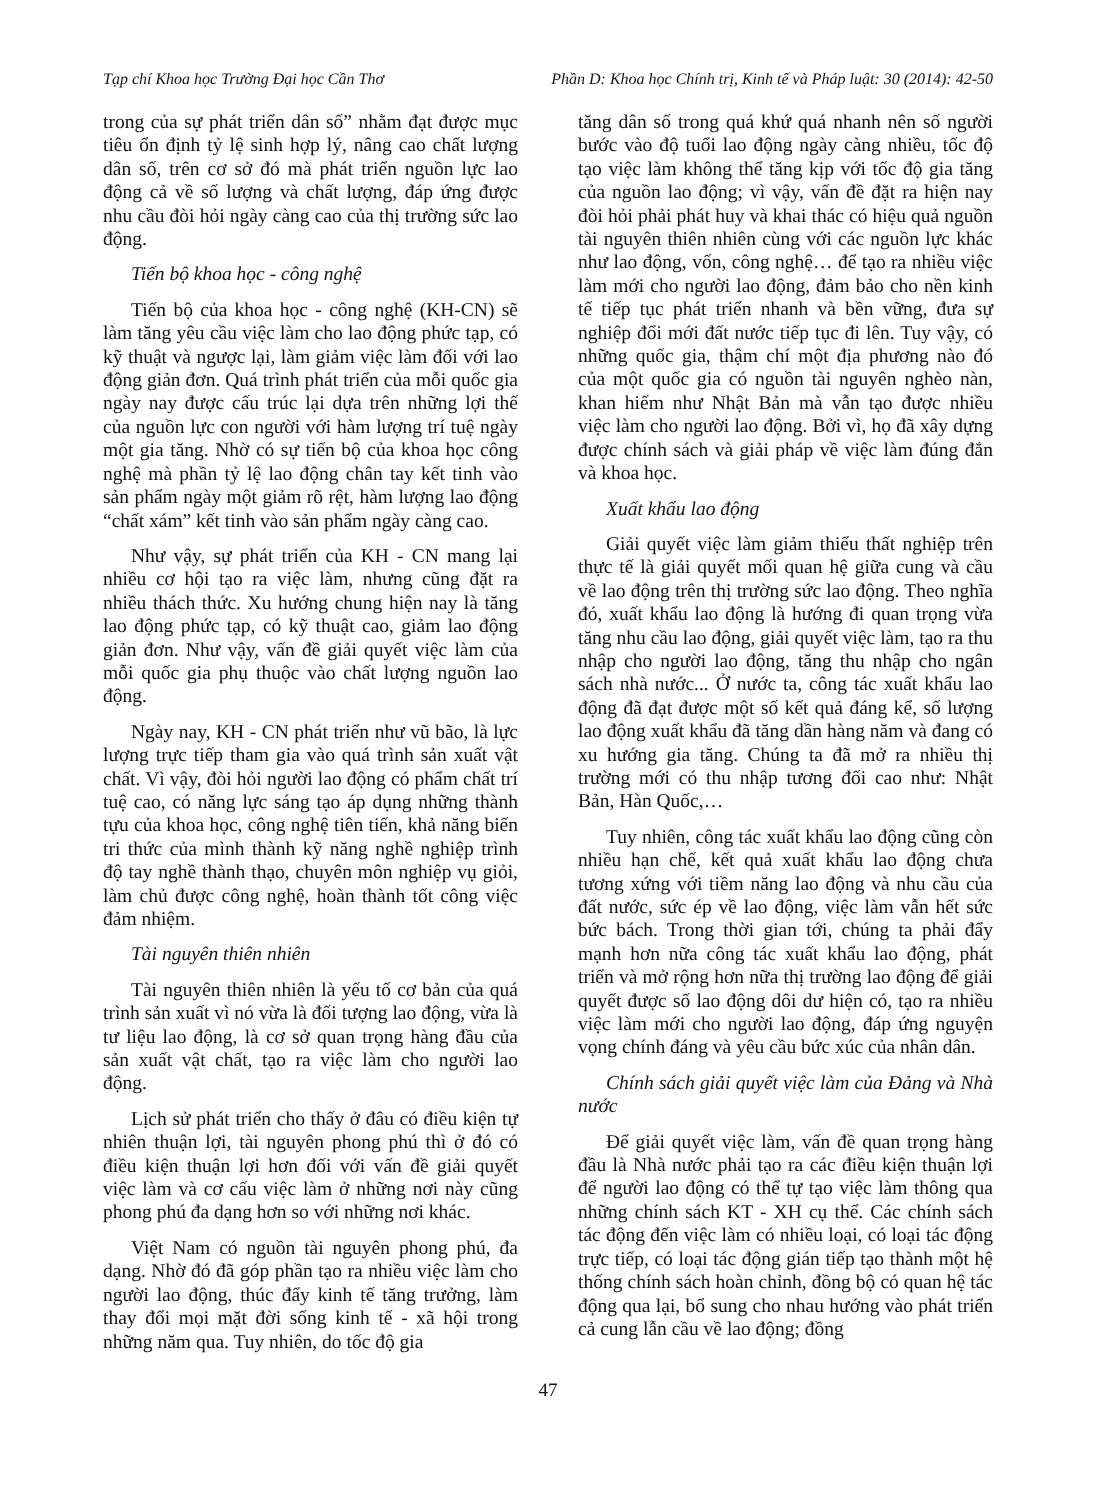Tạp chí Khoa học Trường Đại học Cần Thơ Phần D: Khoa học Chính trị, Kinh tế và Pháp luật: 30 (2014): 42-50
trong của sự phát triển dân số” nhằm đạt được mục tiêu ổn định tỷ lệ sinh hợp lý, nâng cao chất lượng dân số, trên cơ sở đó mà phát triển nguồn lực lao động cả về số lượng và chất lượng, đáp ứng được nhu cầu đòi hỏi ngày càng cao của thị trường sức lao động.
Tiến bộ khoa học - công nghệ
Tiến bộ của khoa học - công nghệ (KH-CN) sẽ làm tăng yêu cầu việc làm cho lao động phức tạp, có kỹ thuật và ngược lại, làm giảm việc làm đối với lao động giản đơn. Quá trình phát triển của mỗi quốc gia ngày nay được cấu trúc lại dựa trên những lợi thế của nguồn lực con người với hàm lượng trí tuệ ngày một gia tăng. Nhờ có sự tiến bộ của khoa học công nghệ mà phần tỷ lệ lao động chân tay kết tinh vào sản phẩm ngày một giảm rõ rệt, hàm lượng lao động “chất xám” kết tinh vào sản phẩm ngày càng cao.
Như vậy, sự phát triển của KH - CN mang lại nhiều cơ hội tạo ra việc làm, nhưng cũng đặt ra nhiều thách thức. Xu hướng chung hiện nay là tăng lao động phức tạp, có kỹ thuật cao, giảm lao động giản đơn. Như vậy, vấn đề giải quyết việc làm của mỗi quốc gia phụ thuộc vào chất lượng nguồn lao động.
Ngày nay, KH - CN phát triển như vũ bão, là lực lượng trực tiếp tham gia vào quá trình sản xuất vật chất. Vì vậy, đòi hỏi người lao động có phẩm chất trí tuệ cao, có năng lực sáng tạo áp dụng những thành tựu của khoa học, công nghệ tiên tiến, khả năng biến tri thức của mình thành kỹ năng nghề nghiệp trình độ tay nghề thành thạo, chuyên môn nghiệp vụ giỏi, làm chủ được công nghệ, hoàn thành tốt công việc đảm nhiệm.
Tài nguyên thiên nhiên
Tài nguyên thiên nhiên là yếu tố cơ bản của quá trình sản xuất vì nó vừa là đối tượng lao động, vừa là tư liệu lao động, là cơ sở quan trọng hàng đầu của sản xuất vật chất, tạo ra việc làm cho người lao động.
Lịch sử phát triển cho thấy ở đâu có điều kiện tự nhiên thuận lợi, tài nguyên phong phú thì ở đó có điều kiện thuận lợi hơn đối với vấn đề giải quyết việc làm và cơ cấu việc làm ở những nơi này cũng phong phú đa dạng hơn so với những nơi khác.
Việt Nam có nguồn tài nguyên phong phú, đa dạng. Nhờ đó đã góp phần tạo ra nhiều việc làm cho người lao động, thúc đẩy kinh tế tăng trưởng, làm thay đổi mọi mặt đời sống kinh tế - xã hội trong những năm qua. Tuy nhiên, do tốc độ gia
tăng dân số trong quá khứ quá nhanh nên số người bước vào độ tuổi lao động ngày càng nhiều, tốc độ tạo việc làm không thể tăng kịp với tốc độ gia tăng của nguồn lao động; vì vậy, vấn đề đặt ra hiện nay đòi hỏi phải phát huy và khai thác có hiệu quả nguồn tài nguyên thiên nhiên cùng với các nguồn lực khác như lao động, vốn, công nghệ… để tạo ra nhiều việc làm mới cho người lao động, đảm bảo cho nền kinh tế tiếp tục phát triển nhanh và bền vững, đưa sự nghiệp đổi mới đất nước tiếp tục đi lên. Tuy vậy, có những quốc gia, thậm chí một địa phương nào đó của một quốc gia có nguồn tài nguyên nghèo nàn, khan hiếm như Nhật Bản mà vẫn tạo được nhiều việc làm cho người lao động. Bởi vì, họ đã xây dựng được chính sách và giải pháp về việc làm đúng đắn và khoa học.
Xuất khẩu lao động
Giải quyết việc làm giảm thiểu thất nghiệp trên thực tế là giải quyết mối quan hệ giữa cung và cầu về lao động trên thị trường sức lao động. Theo nghĩa đó, xuất khẩu lao động là hướng đi quan trọng vừa tăng nhu cầu lao động, giải quyết việc làm, tạo ra thu nhập cho người lao động, tăng thu nhập cho ngân sách nhà nước... Ở nước ta, công tác xuất khẩu lao động đã đạt được một số kết quả đáng kể, số lượng lao động xuất khẩu đã tăng dần hàng năm và đang có xu hướng gia tăng. Chúng ta đã mở ra nhiều thị trường mới có thu nhập tương đối cao như: Nhật Bản, Hàn Quốc,…
Tuy nhiên, công tác xuất khẩu lao động cũng còn nhiều hạn chế, kết quả xuất khẩu lao động chưa tương xứng với tiềm năng lao động và nhu cầu của đất nước, sức ép về lao động, việc làm vẫn hết sức bức bách. Trong thời gian tới, chúng ta phải đẩy mạnh hơn nữa công tác xuất khẩu lao động, phát triển và mở rộng hơn nữa thị trường lao động để giải quyết được số lao động dôi dư hiện có, tạo ra nhiều việc làm mới cho người lao động, đáp ứng nguyện vọng chính đáng và yêu cầu bức xúc của nhân dân.
Chính sách giải quyết việc làm của Đảng và Nhà nước
Để giải quyết việc làm, vấn đề quan trọng hàng đầu là Nhà nước phải tạo ra các điều kiện thuận lợi để người lao động có thể tự tạo việc làm thông qua những chính sách KT - XH cụ thể. Các chính sách tác động đến việc làm có nhiều loại, có loại tác động trực tiếp, có loại tác động gián tiếp tạo thành một hệ thống chính sách hoàn chỉnh, đồng bộ có quan hệ tác động qua lại, bổ sung cho nhau hướng vào phát triển cả cung lẫn cầu về lao động; đồng
47